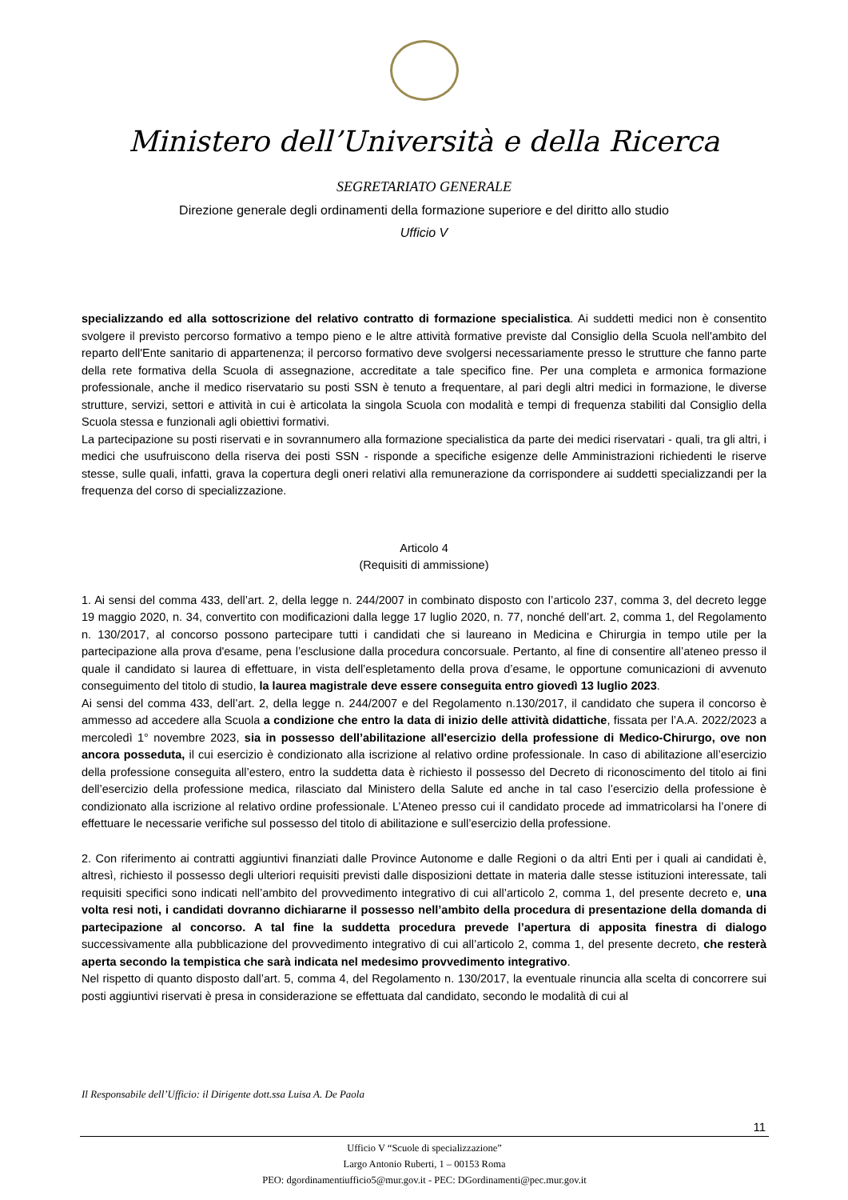Ministero dell’Università e della Ricerca
SEGRETARIATO GENERALE
Direzione generale degli ordinamenti della formazione superiore e del diritto allo studio
Ufficio V
specializzando ed alla sottoscrizione del relativo contratto di formazione specialistica. Ai suddetti medici non è consentito svolgere il previsto percorso formativo a tempo pieno e le altre attività formative previste dal Consiglio della Scuola nell'ambito del reparto dell'Ente sanitario di appartenenza; il percorso formativo deve svolgersi necessariamente presso le strutture che fanno parte della rete formativa della Scuola di assegnazione, accreditate a tale specifico fine. Per una completa e armonica formazione professionale, anche il medico riservatario su posti SSN è tenuto a frequentare, al pari degli altri medici in formazione, le diverse strutture, servizi, settori e attività in cui è articolata la singola Scuola con modalità e tempi di frequenza stabiliti dal Consiglio della Scuola stessa e funzionali agli obiettivi formativi.
La partecipazione su posti riservati e in sovrannumero alla formazione specialistica da parte dei medici riservatari - quali, tra gli altri, i medici che usufruiscono della riserva dei posti SSN - risponde a specifiche esigenze delle Amministrazioni richiedenti le riserve stesse, sulle quali, infatti, grava la copertura degli oneri relativi alla remunerazione da corrispondere ai suddetti specializzandi per la frequenza del corso di specializzazione.
Articolo 4
(Requisiti di ammissione)
1. Ai sensi del comma 433, dell’art. 2, della legge n. 244/2007 in combinato disposto con l’articolo 237, comma 3, del decreto legge 19 maggio 2020, n. 34, convertito con modificazioni dalla legge 17 luglio 2020, n. 77, nonché dell’art. 2, comma 1, del Regolamento n. 130/2017, al concorso possono partecipare tutti i candidati che si laureano in Medicina e Chirurgia in tempo utile per la partecipazione alla prova d'esame, pena l’esclusione dalla procedura concorsuale. Pertanto, al fine di consentire all’ateneo presso il quale il candidato si laurea di effettuare, in vista dell’espletamento della prova d’esame, le opportune comunicazioni di avvenuto conseguimento del titolo di studio, la laurea magistrale deve essere conseguita entro giovedì 13 luglio 2023.
Ai sensi del comma 433, dell’art. 2, della legge n. 244/2007 e del Regolamento n.130/2017, il candidato che supera il concorso è ammesso ad accedere alla Scuola a condizione che entro la data di inizio delle attività didattiche, fissata per l’A.A. 2022/2023 a mercoledì 1° novembre 2023, sia in possesso dell’abilitazione all'esercizio della professione di Medico-Chirurgo, ove non ancora posseduta, il cui esercizio è condizionato alla iscrizione al relativo ordine professionale. In caso di abilitazione all’esercizio della professione conseguita all’estero, entro la suddetta data è richiesto il possesso del Decreto di riconoscimento del titolo ai fini dell’esercizio della professione medica, rilasciato dal Ministero della Salute ed anche in tal caso l’esercizio della professione è condizionato alla iscrizione al relativo ordine professionale. L’Ateneo presso cui il candidato procede ad immatricolarsi ha l’onere di effettuare le necessarie verifiche sul possesso del titolo di abilitazione e sull’esercizio della professione.
2. Con riferimento ai contratti aggiuntivi finanziati dalle Province Autonome e dalle Regioni o da altri Enti per i quali ai candidati è, altresì, richiesto il possesso degli ulteriori requisiti previsti dalle disposizioni dettate in materia dalle stesse istituzioni interessate, tali requisiti specifici sono indicati nell’ambito del provvedimento integrativo di cui all’articolo 2, comma 1, del presente decreto e, una volta resi noti, i candidati dovranno dichiararne il possesso nell’ambito della procedura di presentazione della domanda di partecipazione al concorso. A tal fine la suddetta procedura prevede l’apertura di apposita finestra di dialogo successivamente alla pubblicazione del provvedimento integrativo di cui all’articolo 2, comma 1, del presente decreto, che resterà aperta secondo la tempistica che sarà indicata nel medesimo provvedimento integrativo.
Nel rispetto di quanto disposto dall’art. 5, comma 4, del Regolamento n. 130/2017, la eventuale rinuncia alla scelta di concorrere sui posti aggiuntivi riservati è presa in considerazione se effettuata dal candidato, secondo le modalità di cui al
Il Responsabile dell’Ufficio: il Dirigente dott.ssa Luisa A. De Paola
11
Ufficio V “Scuole di specializzazione”
Largo Antonio Ruberti, 1 – 00153 Roma
PEO: dgordinamentiufficio5@mur.gov.it - PEC: DGordinamenti@pec.mur.gov.it